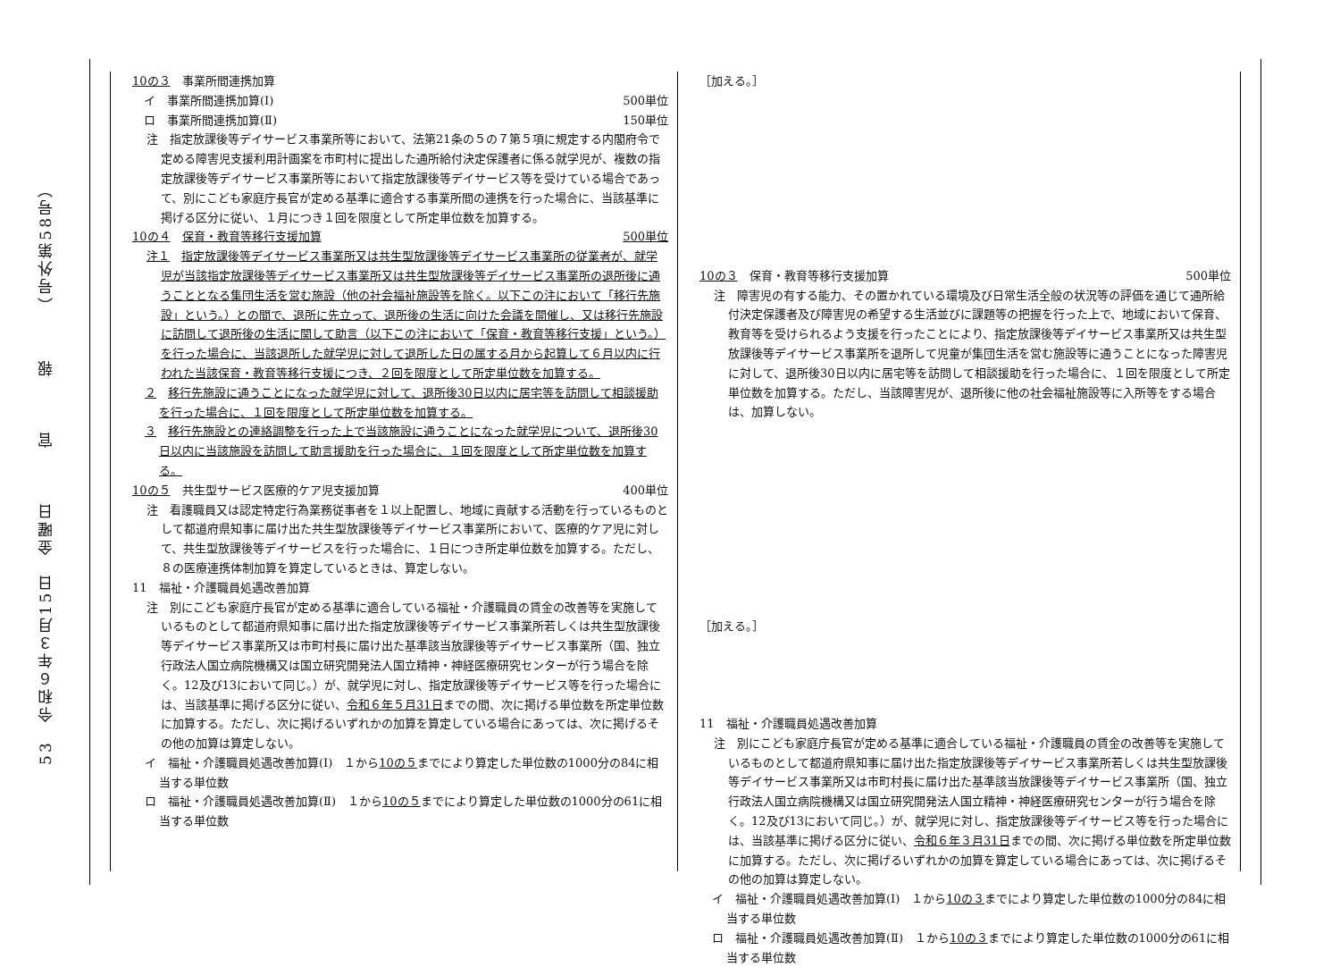53　令和６年３月15日　金曜日　　　官　　　報　　　（号外第58号）
10の３　事業所間連携加算
　イ　事業所間連携加算(Ⅰ) 500単位
　ロ　事業所間連携加算(Ⅱ) 150単位
注　指定放課後等デイサービス事業所等において、法第21条の５の７第５項に規定する内閣府令で定める障害児支援利用計画案を市町村に提出した通所給付決定保護者に係る就学児が、複数の指定放課後等デイサービス事業所等において指定放課後等デイサービス等を受けている場合であって、別にこども家庭庁長官が定める基準に適合する事業所間の連携を行った場合に、当該基準に掲げる区分に従い、１月につき１回を限度として所定単位数を加算する。
10の４　保育・教育等移行支援加算 500単位
注１　指定放課後等デイサービス事業所又は共生型放課後等デイサービス事業所の従業者が、就学児が当該指定放課後等デイサービス事業所又は共生型放課後等デイサービス事業所の退所後に通うこととなる集団生活を営む施設（他の社会福祉施設等を除く。以下この注において「移行先施設」という。）との間で、退所に先立って、退所後の生活に向けた会議を開催し、又は移行先施設に訪問して退所後の生活に関して助言（以下この注において「保育・教育等移行支援」という。）を行った場合に、当該退所した就学児に対して退所した日の属する月から起算して６月以内に行われた当該保育・教育等移行支援につき、２回を限度として所定単位数を加算する。
２　移行先施設に通うことになった就学児に対して、退所後30日以内に居宅等を訪問して相談援助を行った場合に、１回を限度として所定単位数を加算する。
３　移行先施設との連絡調整を行った上で当該施設に通うことになった就学児について、退所後30日以内に当該施設を訪問して助言援助を行った場合に、１回を限度として所定単位数を加算する。
10の５　共生型サービス医療的ケア児支援加算 400単位
注　看護職員又は認定特定行為業務従事者を１以上配置し、地域に貢献する活動を行っているものとして都道府県知事に届け出た共生型放課後等デイサービス事業所において、医療的ケア児に対して、共生型放課後等デイサービスを行った場合に、１日につき所定単位数を加算する。ただし、８の医療連携体制加算を算定しているときは、算定しない。
11　福祉・介護職員処遇改善加算
注　別にこども家庭庁長官が定める基準に適合している福祉・介護職員の賃金の改善等を実施しているものとして都道府県知事に届け出た指定放課後等デイサービス事業所若しくは共生型放課後等デイサービス事業所又は市町村長に届け出た基準該当放課後等デイサービス事業所（国、独立行政法人国立病院機構又は国立研究開発法人国立精神・神経医療研究センターが行う場合を除く。12及び13において同じ。）が、就学児に対し、指定放課後等デイサービス等を行った場合には、当該基準に掲げる区分に従い、令和６年５月31日までの間、次に掲げる単位数を所定単位数に加算する。ただし、次に掲げるいずれかの加算を算定している場合にあっては、次に掲げるその他の加算は算定しない。
イ　福祉・介護職員処遇改善加算(Ⅰ)　１から10の５までにより算定した単位数の1000分の84に相当する単位数
ロ　福祉・介護職員処遇改善加算(Ⅱ)　１から10の５までにより算定した単位数の1000分の61に相当する単位数
［加える。］
10の３　保育・教育等移行支援加算 500単位
注　障害児の有する能力、その置かれている環境及び日常生活全般の状況等の評価を通じて通所給付決定保護者及び障害児の希望する生活並びに課題等の把握を行った上で、地域において保育、教育等を受けられるよう支援を行ったことにより、指定放課後等デイサービス事業所又は共生型放課後等デイサービス事業所を退所して児童が集団生活を営む施設等に通うことになった障害児に対して、退所後30日以内に居宅等を訪問して相談援助を行った場合に、１回を限度として所定単位数を加算する。ただし、当該障害児が、退所後に他の社会福祉施設等に入所等をする場合は、加算しない。
［加える。］
11　福祉・介護職員処遇改善加算
注　別にこども家庭庁長官が定める基準に適合している福祉・介護職員の賃金の改善等を実施しているものとして都道府県知事に届け出た指定放課後等デイサービス事業所若しくは共生型放課後等デイサービス事業所又は市町村長に届け出た基準該当放課後等デイサービス事業所（国、独立行政法人国立病院機構又は国立研究開発法人国立精神・神経医療研究センターが行う場合を除く。12及び13において同じ。）が、就学児に対し、指定放課後等デイサービス等を行った場合には、当該基準に掲げる区分に従い、令和６年３月31日までの間、次に掲げる単位数を所定単位数に加算する。ただし、次に掲げるいずれかの加算を算定している場合にあっては、次に掲げるその他の加算は算定しない。
イ　福祉・介護職員処遇改善加算(Ⅰ)　１から10の３までにより算定した単位数の1000分の84に相当する単位数
ロ　福祉・介護職員処遇改善加算(Ⅱ)　１から10の３までにより算定した単位数の1000分の61に相当する単位数